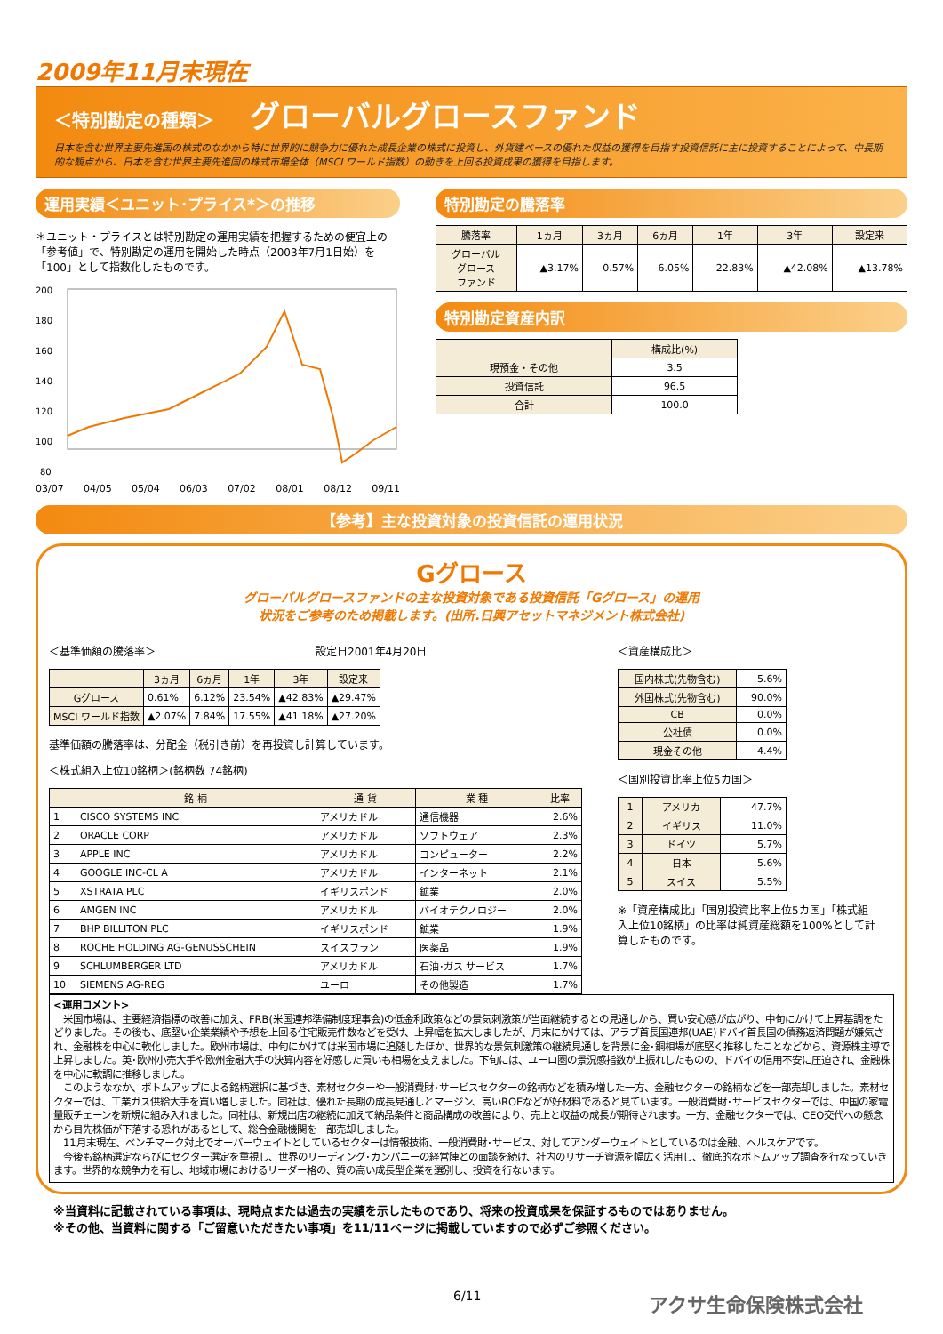2009年11月末現在
＜特別勘定の種類＞ グローバルグロースファンド
日本を含む世界主要先進国の株式のなかから特に世界的に競争力に優れた成長企業の株式に投資し、外貨建ベースの優れた収益の獲得を目指す投資信託に主に投資することによって、中長期的な観点から、日本を含む世界主要先進国の株式市場全体（MSCI ワールド指数）の動きを上回る投資成果の獲得を目指します。
運用実績＜ユニット･プライス*＞の推移
＊ユニット・プライスとは特別勘定の運用実績を把握するための便宜上の「参考値」で、特別勘定の運用を開始した時点（2003年7月1日始）を「100」として指数化したものです。
200
180
160
140
120
100
80
03/07 04/05 05/04 06/03 07/02 08/01 08/12 09/11
特別勘定の騰落率
| 騰落率 | 1ヵ月 | 3ヵ月 | 6ヵ月 | 1年 | 3年 | 設定来 |
| --- | --- | --- | --- | --- | --- | --- |
| グローバル グロース ファンド | ▲3.17% | 0.57% | 6.05% | 22.83% | ▲42.08% | ▲13.78% |
特別勘定資産内訳
| | 構成比(%) |
| --- | --- |
| 現預金・その他 | 3.5 |
| 投資信託 | 96.5 |
| 合計 | 100.0 |
【参考】主な投資対象の投資信託の運用状況
Gグロース
グローバルグロースファンドの主な投資対象である投資信託「Gグロース」の運用
状況をご参考のため掲載します。(出所.日興アセットマネジメント株式会社)
＜基準価額の騰落率＞　　　　　　　　　　　　　　　設定日2001年4月20日
| | 3ヵ月 | 6ヵ月 | 1年 | 3年 | 設定来 |
| --- | --- | --- | --- | --- | --- |
| Gグロース | 0.61% | 6.12% | 23.54% | ▲42.83% | ▲29.47% |
| MSCI ワールド指数 | ▲2.07% | 7.84% | 17.55% | ▲41.18% | ▲27.20% |
基準価額の騰落率は、分配金（税引き前）を再投資し計算しています。
＜株式組入上位10銘柄＞(銘柄数 74銘柄)
| | 銘 柄 | 通 貨 | 業 種 | 比率 |
| --- | --- | --- | --- | --- |
| 1 | CISCO SYSTEMS INC | アメリカドル | 通信機器 | 2.6% |
| 2 | ORACLE CORP | アメリカドル | ソフトウェア | 2.3% |
| 3 | APPLE INC | アメリカドル | コンピューター | 2.2% |
| 4 | GOOGLE INC-CL A | アメリカドル | インターネット | 2.1% |
| 5 | XSTRATA PLC | イギリスポンド | 鉱業 | 2.0% |
| 6 | AMGEN INC | アメリカドル | バイオテクノロジー | 2.0% |
| 7 | BHP BILLITON PLC | イギリスポンド | 鉱業 | 1.9% |
| 8 | ROCHE HOLDING AG-GENUSSCHEIN | スイスフラン | 医薬品 | 1.9% |
| 9 | SCHLUMBERGER LTD | アメリカドル | 石油･ガス サービス | 1.7% |
| 10 | SIEMENS AG-REG | ユーロ | その他製造 | 1.7% |
＜資産構成比＞
| 国内株式(先物含む) | 5.6% |
| 外国株式(先物含む) | 90.0% |
| CB | 0.0% |
| 公社債 | 0.0% |
| 現金その他 | 4.4% |
＜国別投資比率上位5カ国＞
| 1 | アメリカ | 47.7% |
| 2 | イギリス | 11.0% |
| 3 | ドイツ | 5.7% |
| 4 | 日本 | 5.6% |
| 5 | スイス | 5.5% |
※「資産構成比」「国別投資比率上位5カ国」「株式組入上位10銘柄」の比率は純資産総額を100%として計算したものです。
<運用コメント>
　米国市場は、主要経済指標の改善に加え、FRB(米国連邦準備制度理事会)の低金利政策などの景気刺激策が当面継続するとの見通しから、買い安心感が広がり、中旬にかけて上昇基調をたどりました。その後も、底堅い企業業績や予想を上回る住宅販売件数などを受け、上昇幅を拡大しましたが、月末にかけては、アラブ首長国連邦(UAE)ドバイ首長国の債務返済問題が嫌気され、金融株を中心に軟化しました。欧州市場は、中旬にかけては米国市場に追随したほか、世界的な景気刺激策の継続見通しを背景に金･銅相場が底堅く推移したことなどから、資源株主導で上昇しました。英･欧州小売大手や欧州金融大手の決算内容を好感した買いも相場を支えました。下旬には、ユーロ圏の景況感指数が上振れしたものの、ドバイの信用不安に圧迫され、金融株を中心に軟調に推移しました。
　このようななか、ボトムアップによる銘柄選択に基づき、素材セクターや一般消費財･サービスセクターの銘柄などを積み増した一方、金融セクターの銘柄などを一部売却しました。素材セクターでは、工業ガス供給大手を買い増しました。同社は、優れた長期の成長見通しとマージン、高いROEなどが好材料であると見ています。一般消費財･サービスセクターでは、中国の家電量販チェーンを新規に組み入れました。同社は、新規出店の継続に加えて納品条件と商品構成の改善により、売上と収益の成長が期待されます。一方、金融セクターでは、CEO交代への懸念から目先株価が下落する恐れがあるとして、総合金融機関を一部売却しました。
　11月末現在、ベンチマーク対比でオーバーウェイトとしているセクターは情報技術、一般消費財･サービス、対してアンダーウェイトとしているのは金融、ヘルスケアです。
　今後も銘柄選定ならびにセクター選定を重視し、世界のリーディング･カンパニーの経営陣との面談を続け、社内のリサーチ資源を幅広く活用し、徹底的なボトムアップ調査を行なっていきます。世界的な競争力を有し、地域市場におけるリーダー格の、質の高い成長型企業を選別し、投資を行ないます。
※当資料に記載されている事項は、現時点または過去の実績を示したものであり、将来の投資成果を保証するものではありません。
※その他、当資料に関する「ご留意いただきたい事項」を11/11ページに掲載していますので必ずご参照ください。
6/11 アクサ生命保険株式会社